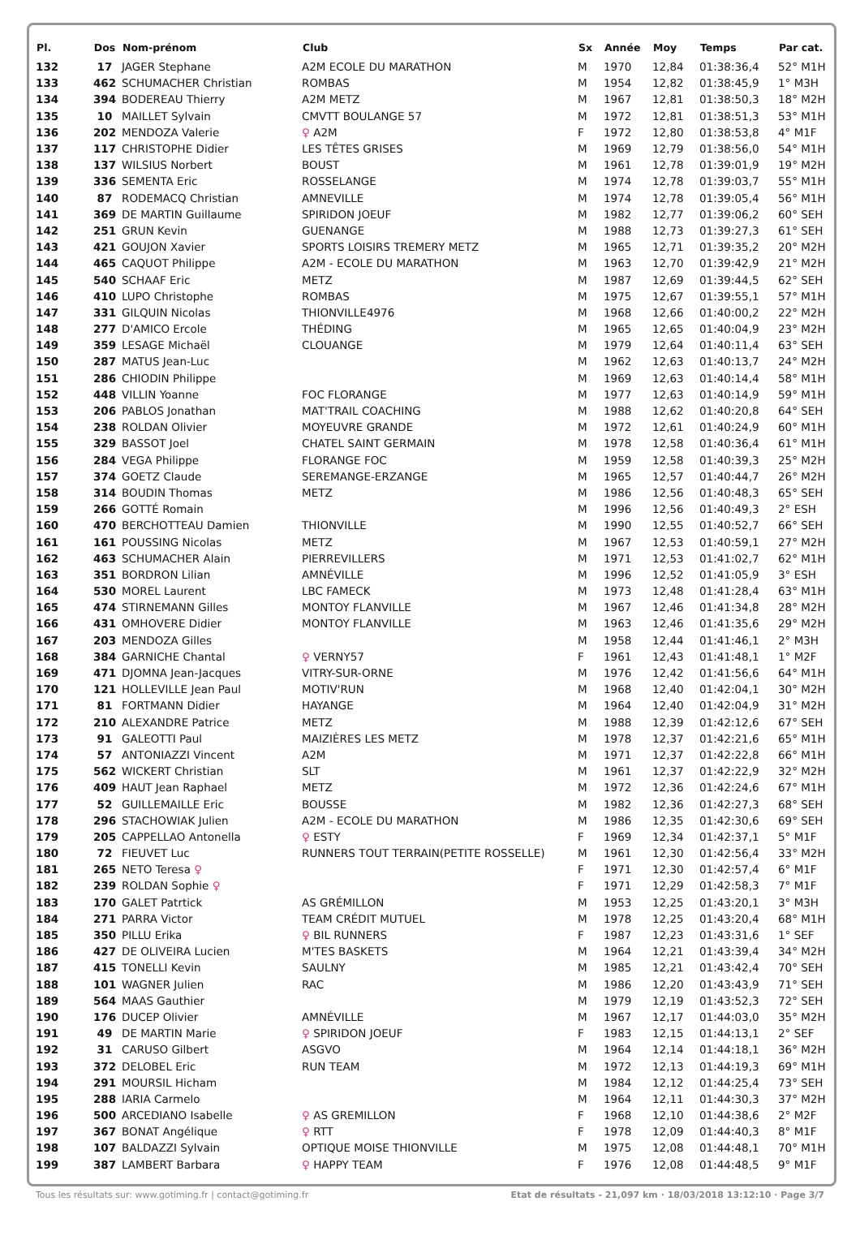| Pl. | Dos | Nom-prénom | Club | Sx | Année | Moy | Temps | Par cat. |
| --- | --- | --- | --- | --- | --- | --- | --- | --- |
| 132 | 17 | JAGER Stephane | A2M ECOLE DU MARATHON | M | 1970 | 12,84 | 01:38:36,4 | 52° M1H |
| 133 | 462 | SCHUMACHER Christian | ROMBAS | M | 1954 | 12,82 | 01:38:45,9 | 1° M3H |
| 134 | 394 | BODEREAU Thierry | A2M METZ | M | 1967 | 12,81 | 01:38:50,3 | 18° M2H |
| 135 | 10 | MAILLET Sylvain | CMVTT BOULANGE 57 | M | 1972 | 12,81 | 01:38:51,3 | 53° M1H |
| 136 | 202 | MENDOZA Valerie | ♀ A2M | F | 1972 | 12,80 | 01:38:53,8 | 4° M1F |
| 137 | 117 | CHRISTOPHE Didier | LES TÊTES GRISES | M | 1969 | 12,79 | 01:38:56,0 | 54° M1H |
| 138 | 137 | WILSIUS Norbert | BOUST | M | 1961 | 12,78 | 01:39:01,9 | 19° M2H |
| 139 | 336 | SEMENTA Eric | ROSSELANGE | M | 1974 | 12,78 | 01:39:03,7 | 55° M1H |
| 140 | 87 | RODEMACQ Christian | AMNEVILLE | M | 1974 | 12,78 | 01:39:05,4 | 56° M1H |
| 141 | 369 | DE MARTIN Guillaume | SPIRIDON JOEUF | M | 1982 | 12,77 | 01:39:06,2 | 60° SEH |
| 142 | 251 | GRUN Kevin | GUENANGE | M | 1988 | 12,73 | 01:39:27,3 | 61° SEH |
| 143 | 421 | GOUJON Xavier | SPORTS LOISIRS TREMERY METZ | M | 1965 | 12,71 | 01:39:35,2 | 20° M2H |
| 144 | 465 | CAQUOT Philippe | A2M - ECOLE DU MARATHON | M | 1963 | 12,70 | 01:39:42,9 | 21° M2H |
| 145 | 540 | SCHAAF Eric | METZ | M | 1987 | 12,69 | 01:39:44,5 | 62° SEH |
| 146 | 410 | LUPO Christophe | ROMBAS | M | 1975 | 12,67 | 01:39:55,1 | 57° M1H |
| 147 | 331 | GILQUIN Nicolas | THIONVILLE4976 | M | 1968 | 12,66 | 01:40:00,2 | 22° M2H |
| 148 | 277 | D'AMICO Ercole | THÉDING | M | 1965 | 12,65 | 01:40:04,9 | 23° M2H |
| 149 | 359 | LESAGE Michaël | CLOUANGE | M | 1979 | 12,64 | 01:40:11,4 | 63° SEH |
| 150 | 287 | MATUS Jean-Luc | | M | 1962 | 12,63 | 01:40:13,7 | 24° M2H |
| 151 | 286 | CHIODIN Philippe | | M | 1969 | 12,63 | 01:40:14,4 | 58° M1H |
| 152 | 448 | VILLIN Yoanne | FOC FLORANGE | M | 1977 | 12,63 | 01:40:14,9 | 59° M1H |
| 153 | 206 | PABLOS Jonathan | MAT'TRAIL COACHING | M | 1988 | 12,62 | 01:40:20,8 | 64° SEH |
| 154 | 238 | ROLDAN Olivier | MOYEUVRE GRANDE | M | 1972 | 12,61 | 01:40:24,9 | 60° M1H |
| 155 | 329 | BASSOT Joel | CHATEL SAINT GERMAIN | M | 1978 | 12,58 | 01:40:36,4 | 61° M1H |
| 156 | 284 | VEGA Philippe | FLORANGE FOC | M | 1959 | 12,58 | 01:40:39,3 | 25° M2H |
| 157 | 374 | GOETZ Claude | SEREMANGE-ERZANGE | M | 1965 | 12,57 | 01:40:44,7 | 26° M2H |
| 158 | 314 | BOUDIN Thomas | METZ | M | 1986 | 12,56 | 01:40:48,3 | 65° SEH |
| 159 | 266 | GOTTÉ Romain | | M | 1996 | 12,56 | 01:40:49,3 | 2° ESH |
| 160 | 470 | BERCHOTTEAU Damien | THIONVILLE | M | 1990 | 12,55 | 01:40:52,7 | 66° SEH |
| 161 | 161 | POUSSING Nicolas | METZ | M | 1967 | 12,53 | 01:40:59,1 | 27° M2H |
| 162 | 463 | SCHUMACHER Alain | PIERREVILLERS | M | 1971 | 12,53 | 01:41:02,7 | 62° M1H |
| 163 | 351 | BORDRON Lilian | AMNÉVILLE | M | 1996 | 12,52 | 01:41:05,9 | 3° ESH |
| 164 | 530 | MOREL Laurent | LBC FAMECK | M | 1973 | 12,48 | 01:41:28,4 | 63° M1H |
| 165 | 474 | STIRNEMANN Gilles | MONTOY FLANVILLE | M | 1967 | 12,46 | 01:41:34,8 | 28° M2H |
| 166 | 431 | OMHOVERE Didier | MONTOY FLANVILLE | M | 1963 | 12,46 | 01:41:35,6 | 29° M2H |
| 167 | 203 | MENDOZA Gilles | | M | 1958 | 12,44 | 01:41:46,1 | 2° M3H |
| 168 | 384 | GARNICHE Chantal | ♀ VERNY57 | F | 1961 | 12,43 | 01:41:48,1 | 1° M2F |
| 169 | 471 | DJOMNA Jean-Jacques | VITRY-SUR-ORNE | M | 1976 | 12,42 | 01:41:56,6 | 64° M1H |
| 170 | 121 | HOLLEVILLE Jean Paul | MOTIV'RUN | M | 1968 | 12,40 | 01:42:04,1 | 30° M2H |
| 171 | 81 | FORTMANN Didier | HAYANGE | M | 1964 | 12,40 | 01:42:04,9 | 31° M2H |
| 172 | 210 | ALEXANDRE Patrice | METZ | M | 1988 | 12,39 | 01:42:12,6 | 67° SEH |
| 173 | 91 | GALEOTTI Paul | MAIZIÈRES LES METZ | M | 1978 | 12,37 | 01:42:21,6 | 65° M1H |
| 174 | 57 | ANTONIAZZI Vincent | A2M | M | 1971 | 12,37 | 01:42:22,8 | 66° M1H |
| 175 | 562 | WICKERT Christian | SLT | M | 1961 | 12,37 | 01:42:22,9 | 32° M2H |
| 176 | 409 | HAUT Jean Raphael | METZ | M | 1972 | 12,36 | 01:42:24,6 | 67° M1H |
| 177 | 52 | GUILLEMAILLE Eric | BOUSSE | M | 1982 | 12,36 | 01:42:27,3 | 68° SEH |
| 178 | 296 | STACHOWIAK Julien | A2M - ECOLE DU MARATHON | M | 1986 | 12,35 | 01:42:30,6 | 69° SEH |
| 179 | 205 | CAPPELLAO Antonella | ♀ ESTY | F | 1969 | 12,34 | 01:42:37,1 | 5° M1F |
| 180 | 72 | FIEUVET Luc | RUNNERS TOUT TERRAIN(PETITE ROSSELLE) | M | 1961 | 12,30 | 01:42:56,4 | 33° M2H |
| 181 | 265 | NETO Teresa ♀ | | F | 1971 | 12,30 | 01:42:57,4 | 6° M1F |
| 182 | 239 | ROLDAN Sophie ♀ | | F | 1971 | 12,29 | 01:42:58,3 | 7° M1F |
| 183 | 170 | GALET Patrtick | AS GRÉMILLON | M | 1953 | 12,25 | 01:43:20,1 | 3° M3H |
| 184 | 271 | PARRA Victor | TEAM CRÉDIT MUTUEL | M | 1978 | 12,25 | 01:43:20,4 | 68° M1H |
| 185 | 350 | PILLU Erika | ♀ BIL RUNNERS | F | 1987 | 12,23 | 01:43:31,6 | 1° SEF |
| 186 | 427 | DE OLIVEIRA Lucien | M'TES BASKETS | M | 1964 | 12,21 | 01:43:39,4 | 34° M2H |
| 187 | 415 | TONELLI Kevin | SAULNY | M | 1985 | 12,21 | 01:43:42,4 | 70° SEH |
| 188 | 101 | WAGNER Julien | RAC | M | 1986 | 12,20 | 01:43:43,9 | 71° SEH |
| 189 | 564 | MAAS Gauthier | | M | 1979 | 12,19 | 01:43:52,3 | 72° SEH |
| 190 | 176 | DUCEP Olivier | AMNÉVILLE | M | 1967 | 12,17 | 01:44:03,0 | 35° M2H |
| 191 | 49 | DE MARTIN Marie | ♀ SPIRIDON JOEUF | F | 1983 | 12,15 | 01:44:13,1 | 2° SEF |
| 192 | 31 | CARUSO Gilbert | ASGVO | M | 1964 | 12,14 | 01:44:18,1 | 36° M2H |
| 193 | 372 | DELOBEL Eric | RUN TEAM | M | 1972 | 12,13 | 01:44:19,3 | 69° M1H |
| 194 | 291 | MOURSIL Hicham | | M | 1984 | 12,12 | 01:44:25,4 | 73° SEH |
| 195 | 288 | IARIA Carmelo | | M | 1964 | 12,11 | 01:44:30,3 | 37° M2H |
| 196 | 500 | ARCEDIANO Isabelle | ♀ AS GREMILLON | F | 1968 | 12,10 | 01:44:38,6 | 2° M2F |
| 197 | 367 | BONAT Angélique | ♀ RTT | F | 1978 | 12,09 | 01:44:40,3 | 8° M1F |
| 198 | 107 | BALDAZZI Sylvain | OPTIQUE MOISE THIONVILLE | M | 1975 | 12,08 | 01:44:48,1 | 70° M1H |
| 199 | 387 | LAMBERT Barbara | ♀ HAPPY TEAM | F | 1976 | 12,08 | 01:44:48,5 | 9° M1F |
Tous les résultats sur: www.gotiming.fr | contact@gotiming.fr Etat de résultats - 21,097 km · 18/03/2018 13:12:10 · Page 3/7